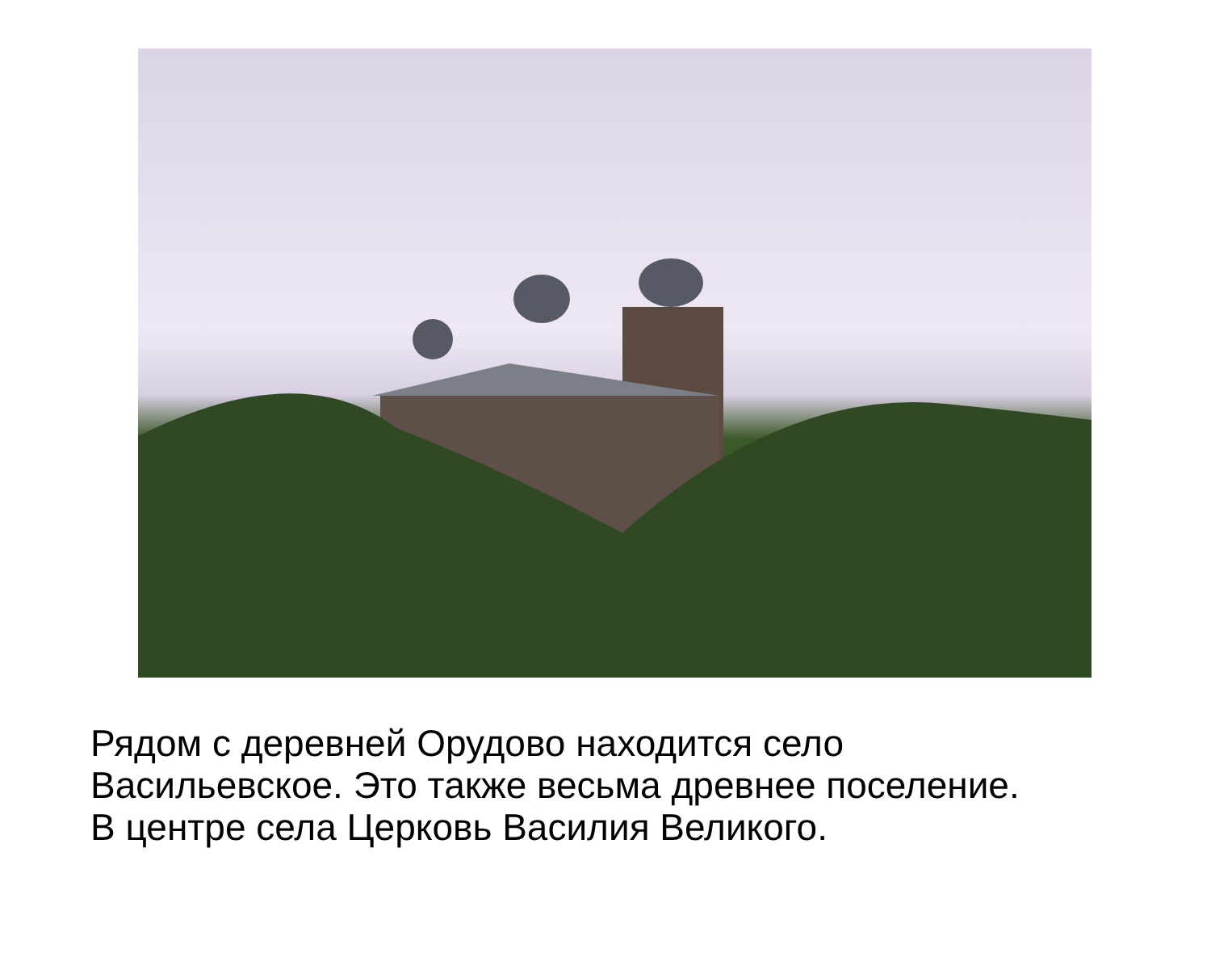Рядом с деревней Орудово находится село
Васильевское. Это также весьма древнее поселение.
В центре села Церковь Василия Великого.